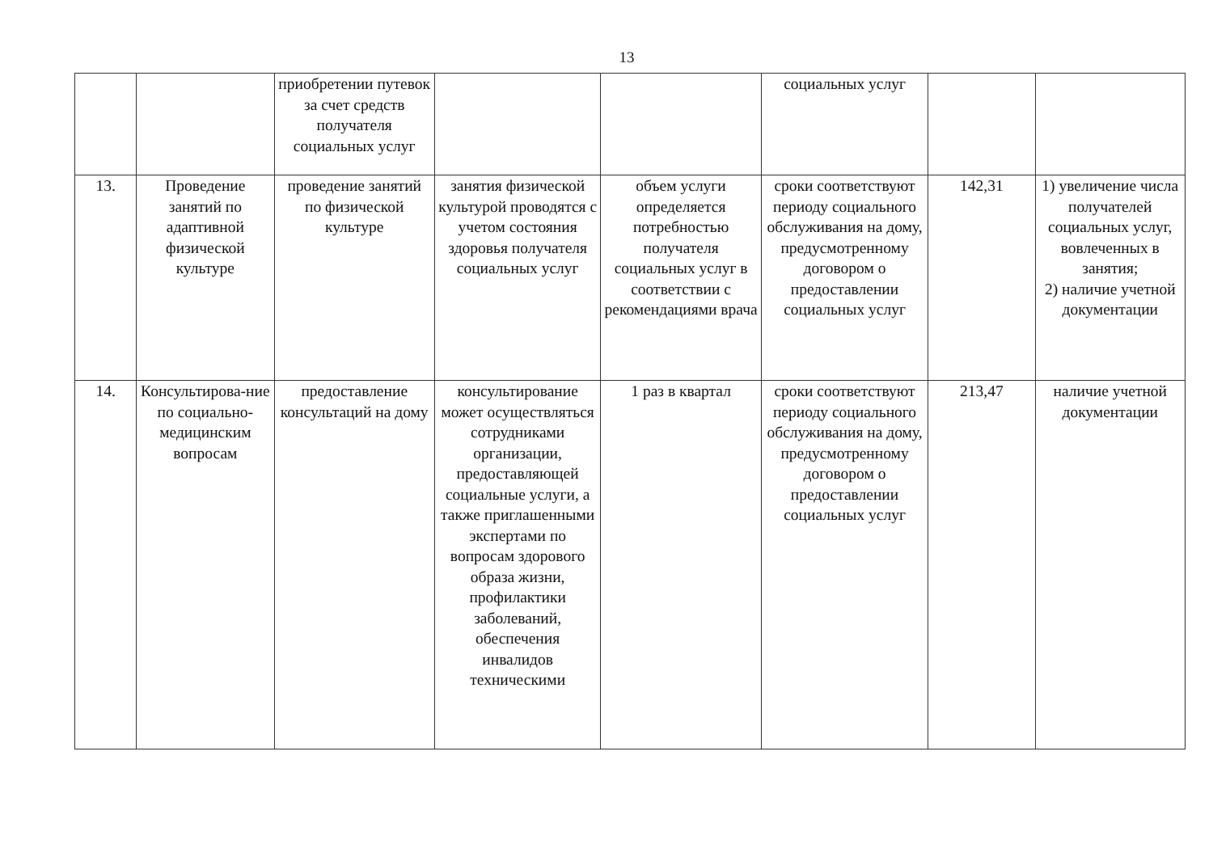13
| | | приобретении путевок за счет средств получателя социальных услуг | | | социальных услуг | | |
| 13. | Проведение занятий по адаптивной физической культуре | проведение занятий по физической культуре | занятия физической культурой проводятся с учетом состояния здоровья получателя социальных услуг | объем услуги определяется потребностью получателя социальных услуг в соответствии с рекомендациями врача | сроки соответствуют периоду социального обслуживания на дому, предусмотренному договором о предоставлении социальных услуг | 142,31 | 1) увеличение числа получателей социальных услуг, вовлеченных в занятия; 2) наличие учетной документации |
| 14. | Консультирова-ние по социально-медицинским вопросам | предоставление консультаций на дому | консультирование может осуществляться сотрудниками организации, предоставляющей социальные услуги, а также приглашенными экспертами по вопросам здорового образа жизни, профилактики заболеваний, обеспечения инвалидов техническими | 1 раз в квартал | сроки соответствуют периоду социального обслуживания на дому, предусмотренному договором о предоставлении социальных услуг | 213,47 | наличие учетной документации |